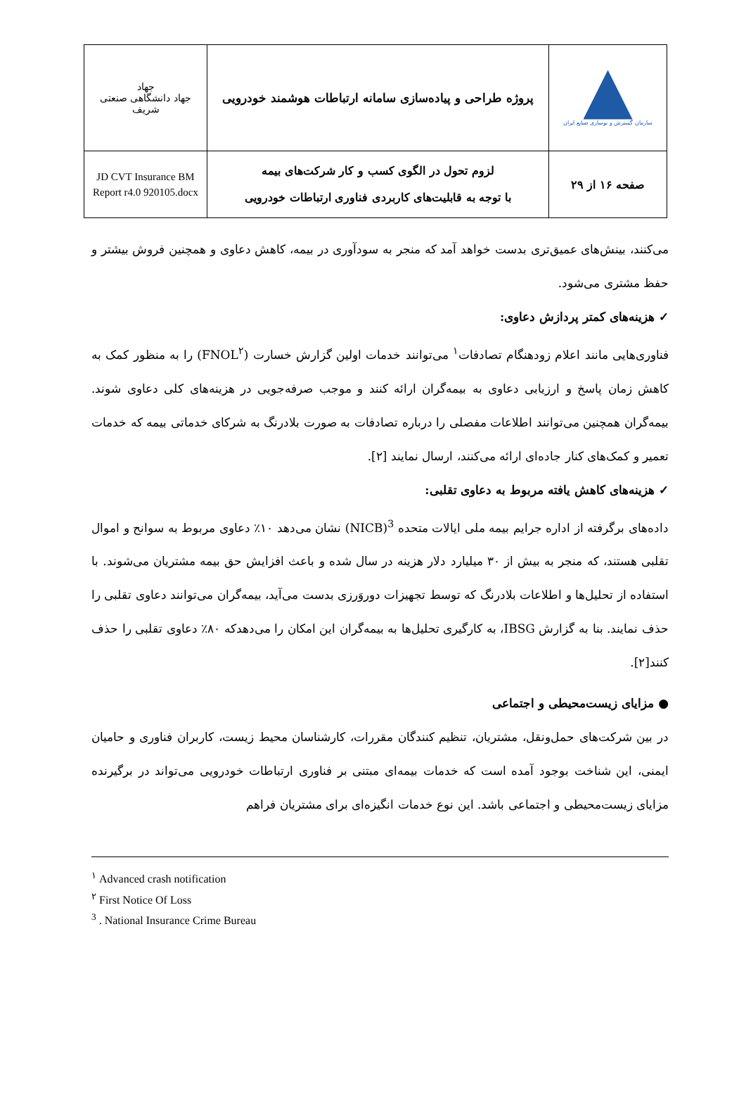| سازمان گسترش و نوسازی صنایع ایران | پروژه طراحی و پیاده‌سازی سامانه ارتباطات هوشمند خودرویی | جهاد جهاد دانشگاهی صنعتی شریف |
| صفحه ۱۶ از ۲۹ | لزوم تحول در الگوی کسب و کار شرکت‌های بیمه با توجه به قابلیت‌های کاربردی فناوری ارتباطات خودرویی | JD CVT Insurance BM Report r4.0 920105.docx |
می‌کنند، بینش‌های عمیق‌تری بدست خواهد آمد که منجر به سودآوری در بیمه، کاهش دعاوی و همچنین فروش بیشتر و حفظ مشتری می‌شود.
✓ هزینه‌های کمتر پردازش دعاوی:
فناوری‌هایی مانند اعلام زودهنگام تصادفات<sup>۱</sup> می‌توانند خدمات اولین گزارش خسارت (FNOL<sup>۲</sup>) را به منظور کمک به کاهش زمان پاسخ و ارزیابی دعاوی به بیمه‌گران ارائه کنند و موجب صرفه‌جویی در هزینه‌های کلی دعاوی شوند. بیمه‌گران همچنین می‌توانند اطلاعات مفصلی را درباره تصادفات به صورت بلادرنگ به شرکای خدماتی بیمه که خدمات تعمیر و کمک‌های کنار جاده‌ای ارائه می‌کنند، ارسال نمایند [۲].
✓ هزینه‌های کاهش یافته مربوط به دعاوی تقلبی:
داده‌های برگرفته از اداره جرایم بیمه ملی ایالات متحده <sup>3</sup>(NICB) نشان می‌دهد ۱۰٪ دعاوی مربوط به سوانح و اموال تقلبی هستند، که منجر به بیش از ۳۰ میلیارد دلار هزینه در سال شده و باعث افزایش حق بیمه مشتریان می‌شوند. با استفاده از تحلیل‌ها و اطلاعات بلادرنگ که توسط تجهیزات دوروَرزی بدست می‌آید، بیمه‌گران می‌توانند دعاوی تقلبی را حذف نمایند. بنا به گزارش IBSG، به کارگیری تحلیل‌ها به بیمه‌گران این امکان را می‌دهدکه ۸۰٪ دعاوی تقلبی را حذف کنند[۲].
● مزایای زیست‌محیطی و اجتماعی
در بین شرکت‌های حمل‌ونقل، مشتریان، تنظیم کنندگان مقررات، کارشناسان محیط زیست، کاربران فناوری و حامیان ایمنی، این شناخت بوجود آمده است که خدمات بیمه‌ای مبتنی بر فناوری ارتباطات خودرویی می‌تواند در برگیرنده مزایای زیست‌محیطی و اجتماعی باشد. این نوع خدمات انگیزه‌ای برای مشتریان فراهم
<sup>۱</sup> Advanced crash notification
<sup>۲</sup> First Notice Of Loss
<sup>3</sup> . National Insurance Crime Bureau